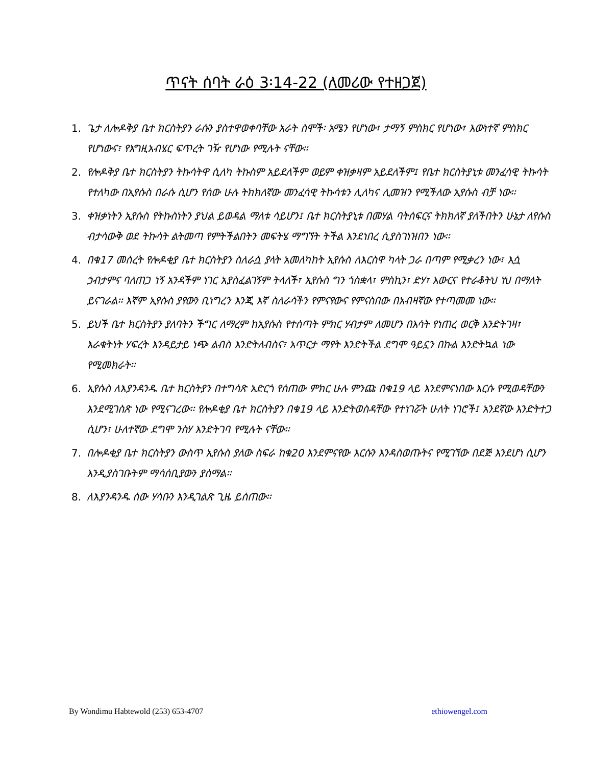ጥናት ሰባት ራዕ 3፡14-22 (ለመሪው የተዘጋጀ)
1. ጌታ ለሎዶቅያ ቤተ ክርስትያን ራሱን ያስተዋወቀባቸው አራት ስሞች፡ አሜን የሆነው፣ ታማኝ ምስክር የሆነው፣ እውነተኛ ምስክር የሆነውና፣ የእግዚአብሄር ፍጥረት ገዥ የሆነው የሚሉት ናቸው፡፡
2. የሎዶቅያ ቤተ ክርስትያን ትኩሳትዋ ሲለካ ትኩስም አይደለችም ወይም ቀዝቃዛም አይደለችም፤ የቤተ ክርስትያኒቱ መንፈሳዊ ትኩሳት የተለካው በኢየሱስ በራሱ ሲሆን የሰው ሁሉ ትክክለኛው መንፈሳዊ ትኩሳቱን ሊለካና ሊመዝን የሚችለው ኢየሱስ ብቻ ነው፡፡
3. ቀዝቃነትን ኢየሱስ የትኩስነትን ያህል ይወዳል ማለቱ ሳይሆን፤ ቤተ ክርስትያኒቱ በመሃል ባትሰፍርና ትክክለኛ ያለችበትን ሁኔታ ለየሱስ ብታሳውቅ ወደ ትኩሳት ልትመጣ የምትችልበትን መፍትሄ ማግኘት ትችል እንደነበረ ሲያስገነዝበን ነው፡፡
4. በቁ17 መሰረት የሎዶቂያ ቤተ ክርስትያን ስለራሷ ያላት አመለካከት ኢየሱስ ለእርስዋ ካላት ጋራ በጣም የሚቃረን ነው፣ እሷ ኃብታምና ባለጠጋ ነኝ አንዳችም ነገር አያስፈልገኝም ትላለች፣ ኢየሱስ ግን ጎስቋላ፣ ምስኪን፣ ድሃ፣ እውርና የተራቆትህ ነህ በማለት ይናገራል፡፡ እኛም ኢየሱስ ያየውን ቢነግረን እንጂ እኛ ስለራሳችን የምናየውና የምናስበው በአብዛኛው የተጣመመ ነው፡፡
5. ይህች ቤተ ክርስትያን ያለባትን ችግር ለማረም ከኢየሱስ የተሰጣት ምክር ሃብታም ለመሆን በእሳት የነጠረ ወርቅ እንድትገዛ፣ እራቁትነት ሃፍረት እንዳይታይ ነጭ ልብስ እንድትለብስና፣ አጥርታ ማየት እንድትችል ደግሞ ዓይኗን በኩል እንድትኳል ነው የሚመክራት፡፡
6. ኢየሱስ ለእያንዳንዱ ቤተ ክርስትያን በተግሳጽ አድርጎ የሰጠው ምክር ሁሉ ምንጩ በቁ19 ላይ እንደምናነበው እርሱ የሚወዳቸውን እንደሚገስጽ ነው የሚናገረው፡፡ የሎዶቂያ ቤተ ክርስትያን በቁ19 ላይ እንድትወስዳቸው የተነገሯት ሁለት ነገሮች፤ አንደኛው እንድትተጋ ሲሆን፣ ሁለተኛው ደግሞ ንስሃ እንድትገባ የሚሉት ናቸው፡፡
7. በሎዶቂያ ቤተ ክርስትያን ውስጥ ኢየሱስ ያለው ስፍራ ከቁ20 እንደምናየው እርሱን እንዳስወጡትና የሚገኘው በደጅ እንደሆነ ሲሆን እንዲያስገቡትም ማሳሰቢያውን ያሰማል፡፡
8. ለእያንዳንዱ ሰው ሃሳቡን እንዲገልጽ ጊዜ ይሰጠው፡፡
By Wondimu Habtewold (253) 653-4707 ethiowengel.com